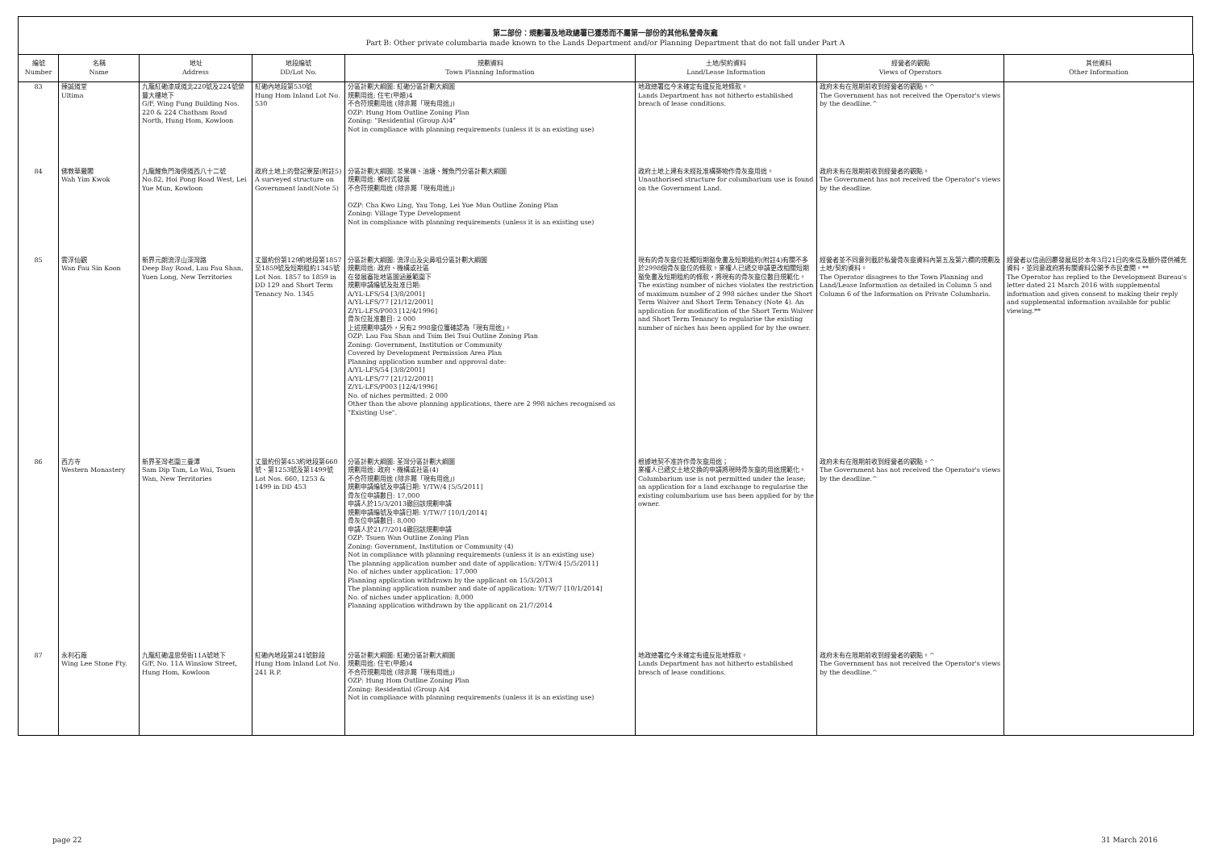第二部份：規劃署及地政總署已獲悉而不屬第一部份的其他私營骨灰龕
Part B: Other private columbaria made known to the Lands Department and/or Planning Department that do not fall under Part A
| 編號 Number | 名稱 Name | 地址 Address | 地段編號 DD/Lot No. | 規劃資料 Town Planning Information | 土地/契約資料 Land/Lease Information | 經營者的觀點 Views of Operators | 其他資料 Other Information |
| --- | --- | --- | --- | --- | --- | --- | --- |
| 83 | 臻誠道堂 Ultima | 九龍紅磡漆咸道北220號及224號榮豐大樓地下 G/F, Wing Fung Building Nos. 220 & 224 Chatham Road North, Hung Hom, Kowloon | 紅磡內地段第530號 Hung Hom Inland Lot No. 530 | 分區計劃大綱圖: 紅磡分區計劃大綱圖 規劃用途: 住宅(甲類)4 不合符規劃用途 (除非屬「現有用途」) OZP: Hung Hom Outline Zoning Plan Zoning: "Residential (Group A)4" Not in compliance with planning requirements (unless it is an existing use) | 地政總署迄今未確定有違反批地條款。 Lands Department has not hitherto established breach of lease conditions. | 政府未有在限期前收到經營者的觀點。^ The Government has not received the Operator's views by the deadline.^ | |
| 84 | 佛教華嚴閣 Wah Yim Kwok | 九龍鯉魚門海傍道西八十二號 No.82, Hoi Pong Road West, Lei Yue Mun, Kowloon | 政府土地上的登記寮屋(附註5) A surveyed structure on Government land(Note 5) | 分區計劃大綱圖: 茶果嶺、油塘、鯉魚門分區計劃大綱圖 規劃用途: 鄉村式發展 不合符規劃用途 (除非屬「現有用途」) OZP: Cha Kwo Ling, Yau Tong, Lei Yue Mun Outline Zoning Plan Zoning: Village Type Development Not in compliance with planning requirements (unless it is an existing use) | 政府土地上建有未經批准構築物作骨灰龕用途。 Unauthorised structure for columbarium use is found on the Government Land. | 政府未有在限期前收到經營者的觀點。 The Government has not received the Operator's views by the deadline. | |
| 85 | 雲浮仙觀 Wan Fau Sin Koon | 新界元朗流浮山深灣路 Deep Bay Road, Lau Fau Shan, Yuen Long, New Territories | 丈量約份第129約地段第1857至1859號及短期租約1345號 Lot Nos. 1857 to 1859 in DD 129 and Short Term Tenancy No. 1345 | 分區計劃大綱圖: 流浮山及尖鼻咀分區計劃大綱圖 規劃用途: 政府、機構或社區 在發展審批地區圖涵蓋範圍下 規劃申請編號及批准日期: A/YL-LFS/54 [3/8/2001] A/YL-LFS/77 [21/12/2001] Z/YL-LFS/P003 [12/4/1996] 骨灰位批准數目: 2 000 上述規劃申請外，另有2 998龕位獲確認為「現有用途」。 OZP: Lau Fau Shan and Tsim Bei Tsui Outline Zoning Plan Zoning: Government, Institution or Community Covered by Development Permission Area Plan Planning application number and approval date: A/YL-LFS/54 [3/8/2001] A/YL-LFS/77 [21/12/2001] Z/YL-LFS/P003 [12/4/1996] No. of niches permitted: 2 000 Other than the above planning applications, there are 2 998 niches recognised as "Existing Use". | 現有的骨灰龕位抵觸短期豁免書及短期租約(附註4)有關不多於2998個骨灰龕位的條款。業權人已遞交申請更改相關短期豁免書及短期租約的條款，將現有的骨灰龕位數目規範化。 The existing number of niches violates the restriction of maximum number of 2 998 niches under the Short Term Waiver and Short Term Tenancy (Note 4). An application for modification of the Short Term Waiver and Short Term Tenancy to regularise the existing number of niches has been applied for by the owner. | 經營者並不同意列載於私營骨灰龕資料內第五及第六欄的規劃及土地/契約資料。 The Operator disagrees to the Town Planning and Land/Lease Information as detailed in Column 5 and Column 6 of the Information on Private Columbaria. | 經營者以信函回覆發展局於本年3月21日的來信及額外提供補充資料，並同意政府將有關資料公開予市民查閱。** The Operator has replied to the Development Bureau's letter dated 21 March 2016 with supplemental information and given consent to making their reply and supplemental information available for public viewing.** |
| 86 | 西方寺 Western Monastery | 新界荃灣老圍三疊潭 Sam Dip Tam, Lo Wai, Tsuen Wan, New Territories | 丈量約份第453約地段第660號、第1253號及第1499號 Lot Nos. 660, 1253 & 1499 in DD 453 | 分區計劃大綱圖: 荃灣分區計劃大綱圖 規劃用途: 政府、機構或社區(4) 不合符規劃用途 (除非屬「現有用途」) 規劃申請編號及申請日期: Y/TW/4 [5/5/2011] 骨灰位申請數目: 17,000 申請人於15/3/2013撤回該規劃申請 規劃申請編號及申請日期: Y/TW/7 [10/1/2014] 骨灰位申請數目: 8,000 申請人於21/7/2014撤回該規劃申請 OZP: Tsuen Wan Outline Zoning Plan Zoning: Government, Institution or Community (4) Not in compliance with planning requirements (unless it is an existing use) The planning application number and date of application: Y/TW/4 [5/5/2011] No. of niches under application: 17,000 Planning application withdrawn by the applicant on 15/3/2013 The planning application number and date of application: Y/TW/7 [10/1/2014] No. of niches under application: 8,000 Planning application withdrawn by the applicant on 21/7/2014 | 根據地契不准許作骨灰龕用途； 業權人已遞交土地交換的申請將現時骨灰龕的用途規範化。 Columbarium use is not permitted under the lease; an application for a land exchange to regularise the existing columbarium use has been applied for by the owner. | 政府未有在限期前收到經營者的觀點。^ The Government has not received the Operator's views by the deadline.^ | |
| 87 | 永利石廠 Wing Lee Stone Fty. | 九龍紅磡温思勞街11A號地下 G/F, No. 11A Winslow Street, Hung Hom, Kowloon | 紅磡內地段第241號餘段 Hung Hom Inland Lot No. 241 R.P. | 分區計劃大綱圖: 紅磡分區計劃大綱圖 規劃用途: 住宅(甲類)4 不合符規劃用途 (除非屬「現有用途」) OZP: Hung Hom Outline Zoning Plan Zoning: Residential (Group A)4 Not in compliance with planning requirements (unless it is an existing use) | 地政總署迄今未確定有違反批地條款。 Lands Department has not hitherto established breach of lease conditions. | 政府未有在限期前收到經營者的觀點。^ The Government has not received the Operator's views by the deadline.^ | |
page 22 31 March 2016